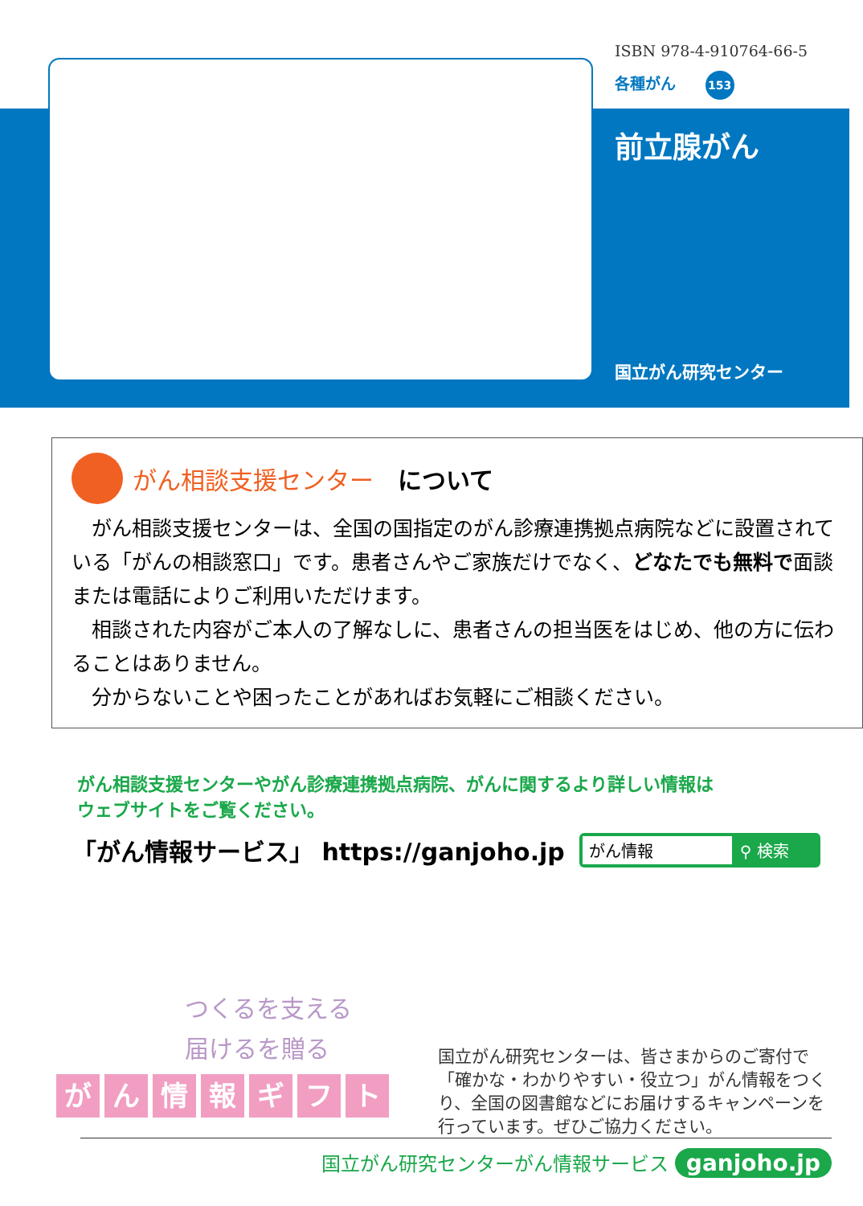ISBN 978-4-910764-66-5
各種がん 153
前立腺がん
国立がん研究センター
がん相談支援センター について
がん相談支援センターは、全国の国指定のがん診療連携拠点病院などに設置されている「がんの相談窓口」です。患者さんやご家族だけでなく、どなたでも無料で面談または電話によりご利用いただけます。
相談された内容がご本人の了解なしに、患者さんの担当医をはじめ、他の方に伝わることはありません。
分からないことや困ったことがあればお気軽にご相談ください。
がん相談支援センターやがん診療連携拠点病院、がんに関するより詳しい情報は
ウェブサイトをご覧ください。
「がん情報サービス」 https://ganjoho.jp
がん情報 ⚲ 検索
つくるを支える
届けるを贈る
がん情報ギフト
国立がん研究センターは、皆さまからのご寄付で「確かな・わかりやすい・役立つ」がん情報をつくり、全国の図書館などにお届けするキャンペーンを行っています。ぜひご協力ください。
国立がん研究センターがん情報サービス ganjoho.jp